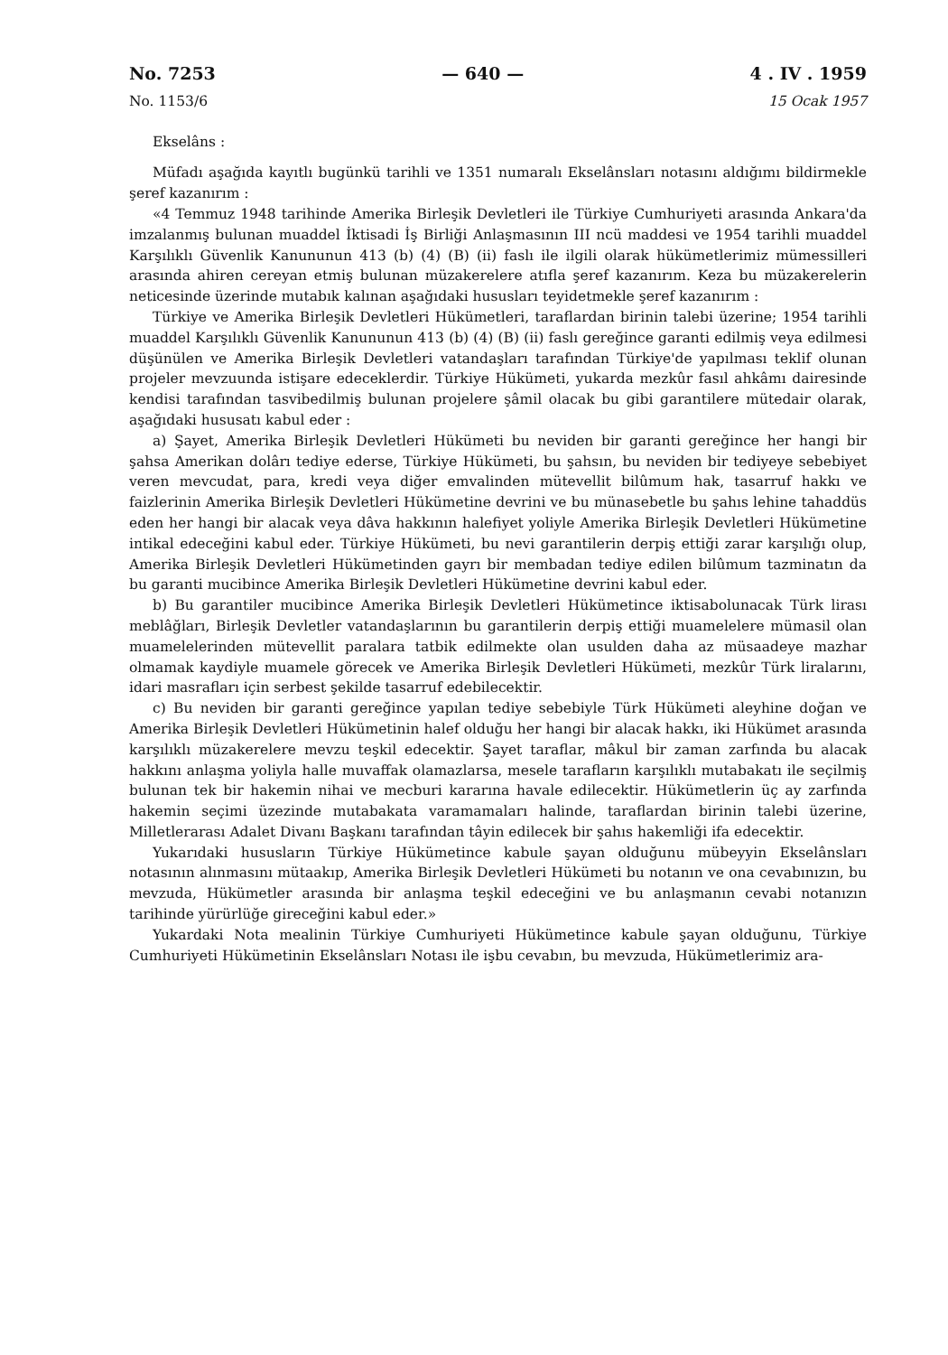No. 7253 — 640 — 4 . IV . 1959
No. 1153/6 15 Ocak 1957
Ekselâns :
Müfadı aşağıda kayıtlı bugünkü tarihli ve 1351 numaralı Ekselânsları notasını aldığımı bildirmekle şeref kazanırım :
«4 Temmuz 1948 tarihinde Amerika Birleşik Devletleri ile Türkiye Cumhuriyeti arasında Ankara'da imzalanmış bulunan muaddel İktisadi İş Birliği Anlaşmasının III ncü maddesi ve 1954 tarihli muaddel Karşılıklı Güvenlik Kanununun 413 (b) (4) (B) (ii) faslı ile ilgili olarak hükümetlerimiz mümessilleri arasında ahiren cereyan etmiş bulunan müzakerelere atıfla şeref kazanırım. Keza bu müzakerelerin neticesinde üzerinde mutabık kalınan aşağıdaki hususları teyidetmekle şeref kazanırım :
Türkiye ve Amerika Birleşik Devletleri Hükümetleri, taraflardan birinin talebi üzerine; 1954 tarihli muaddel Karşılıklı Güvenlik Kanununun 413 (b) (4) (B) (ii) faslı gereğince garanti edilmiş veya edilmesi düşünülen ve Amerika Birleşik Devletleri vatandaşları tarafından Türkiye'de yapılması teklif olunan projeler mevzuunda istişare edeceklerdir. Türkiye Hükümeti, yukarda mezkûr fasıl ahkâmı dairesinde kendisi tarafından tasvibedilmiş bulunan projelere şâmil olacak bu gibi garantilere mütedair olarak, aşağıdaki hususatı kabul eder :
a) Şayet, Amerika Birleşik Devletleri Hükümeti bu neviden bir garanti gereğince her hangi bir şahsa Amerikan dolârı tediye ederse, Türkiye Hükümeti, bu şahsın, bu neviden bir tediyeye sebebiyet veren mevcudat, para, kredi veya diğer emvalinden mütevellit bilûmum hak, tasarruf hakkı ve faizlerinin Amerika Birleşik Devletleri Hükümetine devrini ve bu münasebetle bu şahıs lehine tahaddüs eden her hangi bir alacak veya dâva hakkının halefiyet yoliyle Amerika Birleşik Devletleri Hükümetine intikal edeceğini kabul eder. Türkiye Hükümeti, bu nevi garantilerin derpiş ettiği zarar karşılığı olup, Amerika Birleşik Devletleri Hükümetinden gayrı bir membadan tediye edilen bilûmum tazminatın da bu garanti mucibince Amerika Birleşik Devletleri Hükümetine devrini kabul eder.
b) Bu garantiler mucibince Amerika Birleşik Devletleri Hükümetince iktisabolunacak Türk lirası meblâğları, Birleşik Devletler vatandaşlarının bu garantilerin derpiş ettiği muamelelere mümasil olan muamelelerinden mütevellit paralara tatbik edilmekte olan usulden daha az müsaadeye mazhar olmamak kaydiyle muamele görecek ve Amerika Birleşik Devletleri Hükümeti, mezkûr Türk liralarını, idari masrafları için serbest şekilde tasarruf edebilecektir.
c) Bu neviden bir garanti gereğince yapılan tediye sebebiyle Türk Hükümeti aleyhine doğan ve Amerika Birleşik Devletleri Hükümetinin halef olduğu her hangi bir alacak hakkı, iki Hükümet arasında karşılıklı müzakerelere mevzu teşkil edecektir. Şayet taraflar, mâkul bir zaman zarfında bu alacak hakkını anlaşma yoliyla halle muvaffak olamazlarsa, mesele tarafların karşılıklı mutabakatı ile seçilmiş bulunan tek bir hakemin nihai ve mecburi kararına havale edilecektir. Hükümetlerin üç ay zarfında hakemin seçimi üzezinde mutabakata varamamaları halinde, taraflardan birinin talebi üzerine, Milletlerarası Adalet Divanı Başkanı tarafından tâyin edilecek bir şahıs hakemliği ifa edecektir.
Yukarıdaki hususların Türkiye Hükümetince kabule şayan olduğunu mübeyyin Ekselânsları notasının alınmasını mütaakıp, Amerika Birleşik Devletleri Hükümeti bu notanın ve ona cevabınızın, bu mevzuda, Hükümetler arasında bir anlaşma teşkil edeceğini ve bu anlaşmanın cevabi notanızın tarihinde yürürlüğe gireceğini kabul eder.»
Yukardaki Nota mealinin Türkiye Cumhuriyeti Hükümetince kabule şayan olduğunu, Türkiye Cumhuriyeti Hükümetinin Ekselânsları Notası ile işbu cevabın, bu mevzuda, Hükümetlerimiz ara-